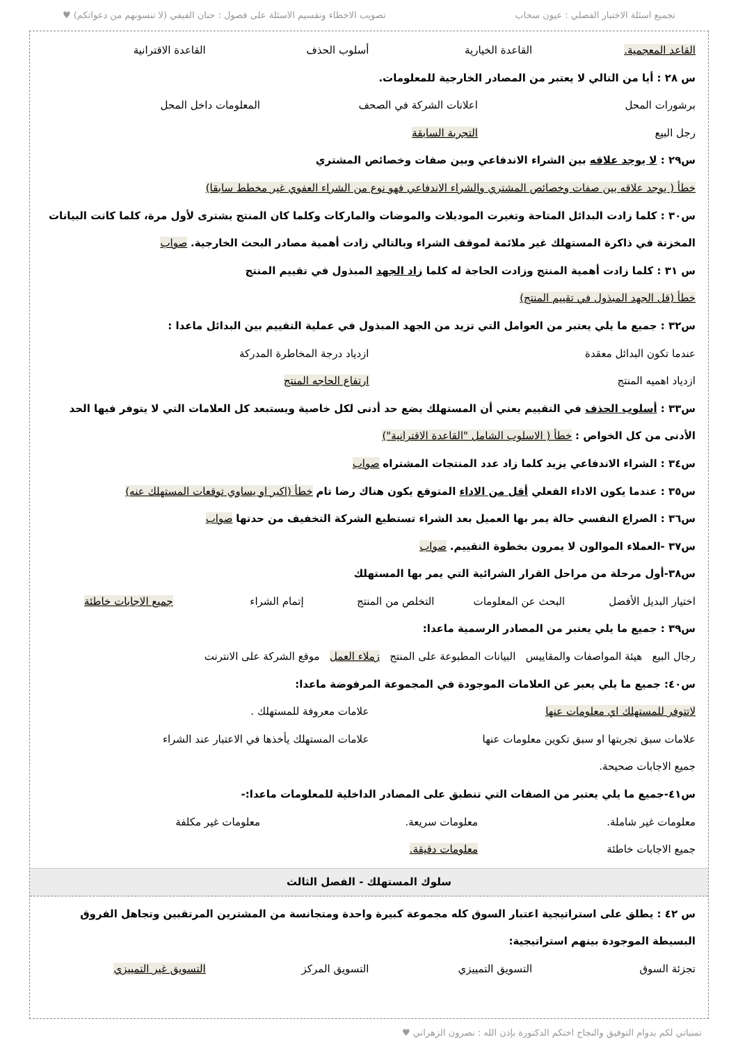تجميع اسئلة الاختبار الفصلي : عيون سحاب تصويب الاخطاء وتقسيم الاسئلة على فصول : حنان الفيفي (لا تنسونهم من دعواتكم) ♥
القاعد المعجمية. القاعدة الخيارية أسلوب الحذف القاعدة الاقترانية
س ٢٨ : أيا من التالي لا يعتبر من المصادر الخارجية للمعلومات.
برشورات المحل اعلانات الشركة في الصحف المعلومات داخل المحل
رجل البيع التجربة السابقة
س٢٩ : لا يوجد علاقه بين الشراء الاندفاعي وبين صفات وخصائص المشتري
خطأ ( يوجد علاقه بين صفات وخصائص المشتري والشراء الاندفاعي فهو نوع من الشراء العفوي غير مخطط سابقا)
س٣٠ : كلما زادت البدائل المتاحة وتغيرت الموديلات والموضات والماركات وكلما كان المنتج يشترى لأول مرة، كلما كانت البيانات المخزنة في ذاكرة المستهلك غير ملائمة لموقف الشراء وبالتالي زادت أهمية مصادر البحث الخارجية. صواب
س ٣١ : كلما زادت أهمية المنتج وزادت الحاجة له كلما زاد الجهد المبذول في تقييم المنتج
خطأ (قل الجهد المبذول في تقييم المنتج)
س٣٢ : جميع ما يلي يعتبر من العوامل التي تزيد من الجهد المبذول في عملية التقييم بين البدائل ماعدا :
عندما تكون البدائل معقدة ازدياد درجة المخاطرة المدركة
ازدياد اهميه المنتج ارتفاع الحاجه المنتج
س٣٣ : أسلوب الحذف في التقييم يعني أن المستهلك يضع حد أدنى لكل خاصية ويستبعد كل العلامات التي لا يتوفر فيها الحد الأدنى من كل الخواص : خطأ ( الاسلوب الشامل "القاعدة الاقترانية")
س٣٤ : الشراء الاندفاعي يزيد كلما زاد عدد المنتجات المشتراه صواب
س٣٥ : عندما يكون الاداء الفعلي أقل من الاداء المتوقع يكون هناك رضا تام خطأ (اكبر او يساوي توقعات المستهلك عنه)
س٣٦ : الصراع النفسي حالة يمر بها العميل بعد الشراء تستطيع الشركة التخفيف من حدتها صواب
س٣٧ -العملاء الموالون لا يمرون بخطوة التقييم. صواب
س٣٨-أول مرحلة من مراحل القرار الشرائية التي يمر بها المستهلك
اختيار البديل الأفضل البحث عن المعلومات التخلص من المنتج إتمام الشراء جميع الاجابات خاطئة
س٣٩ : جميع ما يلي يعتبر من المصادر الرسمية ماعدا:
رجال البيع هيئة المواصفات والمقاييس البيانات المطبوعة على المنتج زملاء العمل موقع الشركة على الانترنت
س٤٠: جميع ما يلي يعبر عن العلامات الموجودة في المجموعة المرفوضة ماعدا:
لاتتوفر للمستهلك اي معلومات عنها علامات معروفة للمستهلك .
علامات سبق تجربتها او سبق تكوين معلومات عنها علامات المستهلك يأخذها في الاعتبار عند الشراء
جميع الاجابات صحيحة.
س٤١-جميع ما يلي يعتبر من الصفات التي تنطبق على المصادر الداخلية للمعلومات ماعدا:-
معلومات غير شاملة. معلومات سريعة. معلومات غير مكلفة
جميع الاجابات خاطئة معلومات دقيقة.
سلوك المستهلك - الفصل الثالث
س ٤٢ : يطلق على استراتيجية اعتبار السوق كله مجموعة كبيرة واحدة ومتجانسة من المشترين المرتقبين وتجاهل الفروق البسيطة الموجودة بينهم استراتيجية:
تجزئة السوق التسويق التمييزي التسويق المركز التسويق غير التمييزي
تمنياتي لكم بدوام التوفيق والنجاح اختكم الدكتورة بإذن الله : نصرون الزهراني ♥